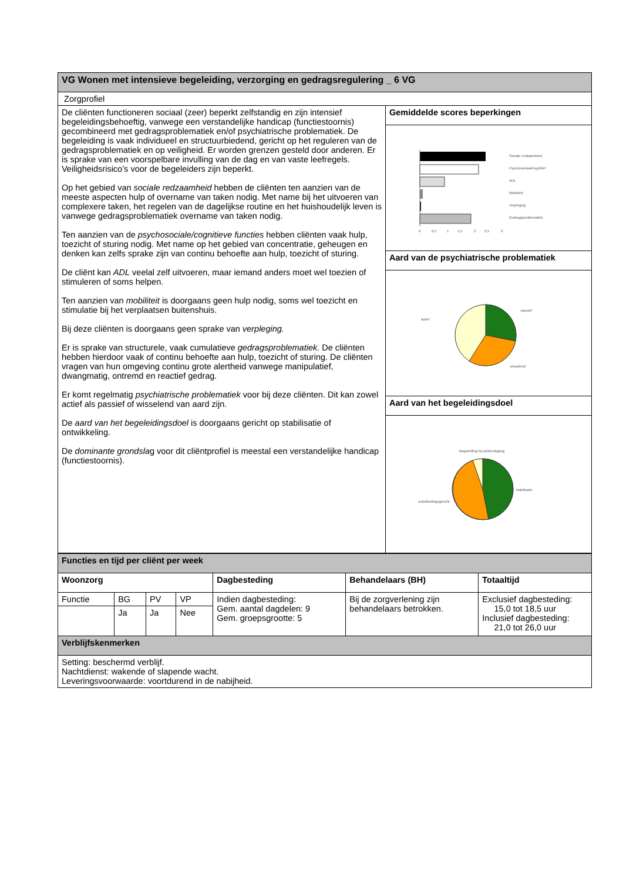| VG Wonen met intensieve begeleiding, verzorging en gedragsregulering _ 6 VG | |
| Zorgprofiel | |
| De cliënten functioneren sociaal (zeer) beperkt zelfstandig en zijn intensief begeleidingsbehoeftig, vanwege een verstandelijke handicap (functiestoornis) gecombineerd met gedragsproblematiek en/of psychiatrische problematiek. De begeleiding is vaak individueel en structuurbiedend, gericht op het reguleren van de gedragsproblematiek en op veiligheid. Er worden grenzen gesteld door anderen. Er is sprake van een voorspelbare invulling van de dag en van vaste leefregels. Veiligheidsrisico’s voor de begeleiders zijn beperkt. Op het gebied van sociale redzaamheid hebben de cliënten ten aanzien van de meeste aspecten hulp of overname van taken nodig. Met name bij het uitvoeren van complexere taken, het regelen van de dagelijkse routine en het huishoudelijk leven is vanwege gedragsproblematiek overname van taken nodig. Ten aanzien van de psychosociale/cognitieve functies hebben cliënten vaak hulp, toezicht of sturing nodig. Met name op het gebied van concentratie, geheugen en denken kan zelfs sprake zijn van continu behoefte aan hulp, toezicht of sturing. De cliënt kan ADL veelal zelf uitvoeren, maar iemand anders moet wel toezien of stimuleren of soms helpen. Ten aanzien van mobiliteit is doorgaans geen hulp nodig, soms wel toezicht en stimulatie bij het verplaatsen buitenshuis. Bij deze cliënten is doorgaans geen sprake van verpleging. Er is sprake van structurele, vaak cumulatieve gedragsproblematiek. De cliënten hebben hierdoor vaak of continu behoefte aan hulp, toezicht of sturing. De cliënten vragen van hun omgeving continu grote alertheid vanwege manipulatief, dwangmatig, ontremd en reactief gedrag. Er komt regelmatig psychiatrische problematiek voor bij deze cliënten. Dit kan zowel actief als passief of wisselend van aard zijn. De aard van het begeleidingsdoel is doorgaans gericht op stabilisatie of ontwikkeling. De dominante grondsla g voor dit cliëntprofiel is meestal een verstandelijke handicap (functiestoornis). | Gemiddelde scores beperkingen |
| | 0 0,5 1 1,5 2 2,5 3 Sociale redzaamheid Psychosociaal/cognitief ADL Mobiliteit Verpleging Gedragsproblematiek |
| | Aard van de psychiatrische problematiek |
| | passief actief wisselend |
| | Aard van het begeleidingsdoel |
| | Begeleiding bij achteruitgang stabilisatie ontwikkelingsgericht |
| Functies en tijd per cliënt per week | | | | | | |
| Woonzorg | | | | Dagbesteding | Behandelaars (BH) | Totaaltijd |
| Functie | BG | PV | VP | Indien dagbesteding: Gem. aantal dagdelen: 9 Gem. groepsgrootte: 5 | Bij de zorgverlening zijn behandelaars betrokken. | Exclusief dagbesteding: 15,0 tot 18,5 uur Inclusief dagbesteding: 21,0 tot 26,0 uur |
| | Ja | Ja | Nee | | | |
| Verblijfskenmerken | | | | | | |
| Setting: beschermd verblijf. Nachtdienst: wakende of slapende wacht. Leveringsvoorwaarde: voortdurend in de nabijheid. | | | | | | |